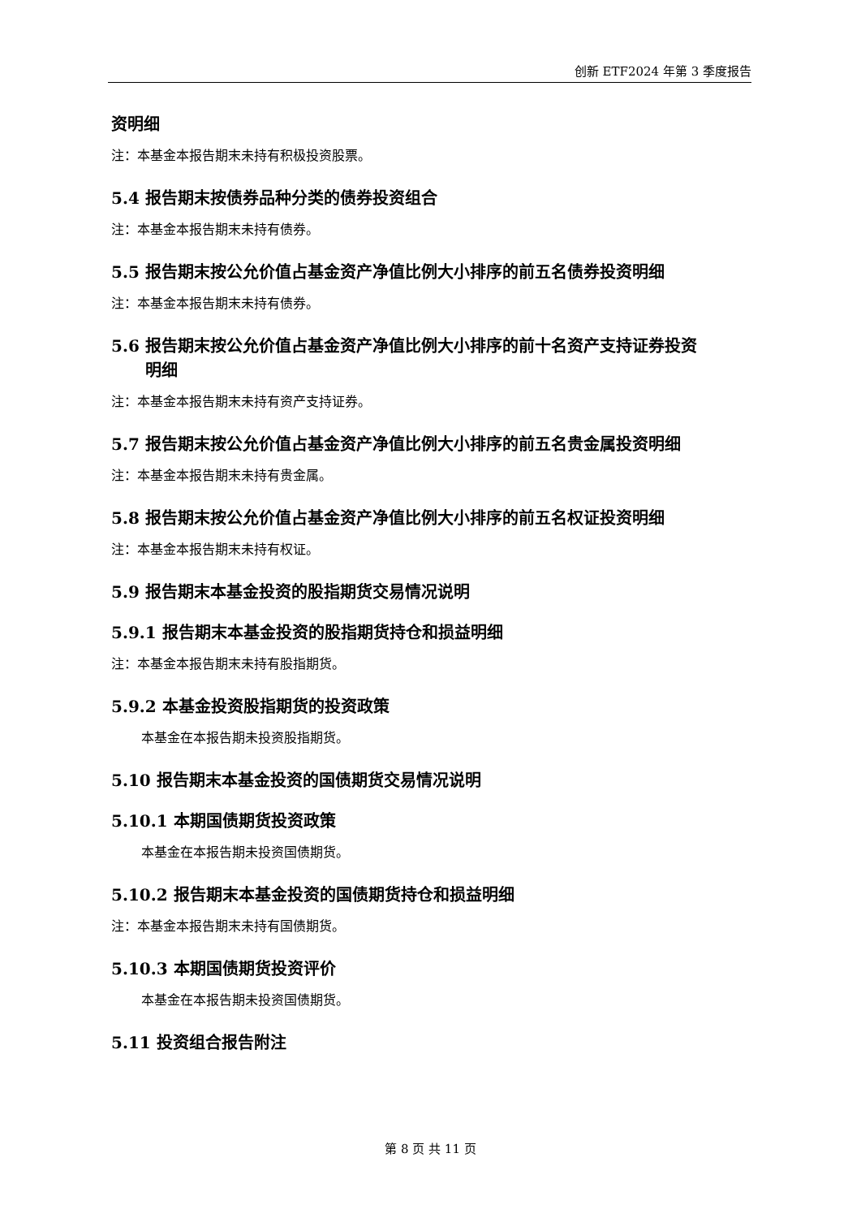创新 ETF2024 年第 3 季度报告
资明细
注：本基金本报告期末未持有积极投资股票。
5.4 报告期末按债券品种分类的债券投资组合
注：本基金本报告期末未持有债券。
5.5 报告期末按公允价值占基金资产净值比例大小排序的前五名债券投资明细
注：本基金本报告期末未持有债券。
5.6 报告期末按公允价值占基金资产净值比例大小排序的前十名资产支持证券投资
明细
注：本基金本报告期末未持有资产支持证券。
5.7 报告期末按公允价值占基金资产净值比例大小排序的前五名贵金属投资明细
注：本基金本报告期末未持有贵金属。
5.8 报告期末按公允价值占基金资产净值比例大小排序的前五名权证投资明细
注：本基金本报告期末未持有权证。
5.9 报告期末本基金投资的股指期货交易情况说明
5.9.1 报告期末本基金投资的股指期货持仓和损益明细
注：本基金本报告期末未持有股指期货。
5.9.2 本基金投资股指期货的投资政策
本基金在本报告期未投资股指期货。
5.10 报告期末本基金投资的国债期货交易情况说明
5.10.1 本期国债期货投资政策
本基金在本报告期未投资国债期货。
5.10.2 报告期末本基金投资的国债期货持仓和损益明细
注：本基金本报告期末未持有国债期货。
5.10.3 本期国债期货投资评价
本基金在本报告期未投资国债期货。
5.11 投资组合报告附注
第 8 页 共 11 页